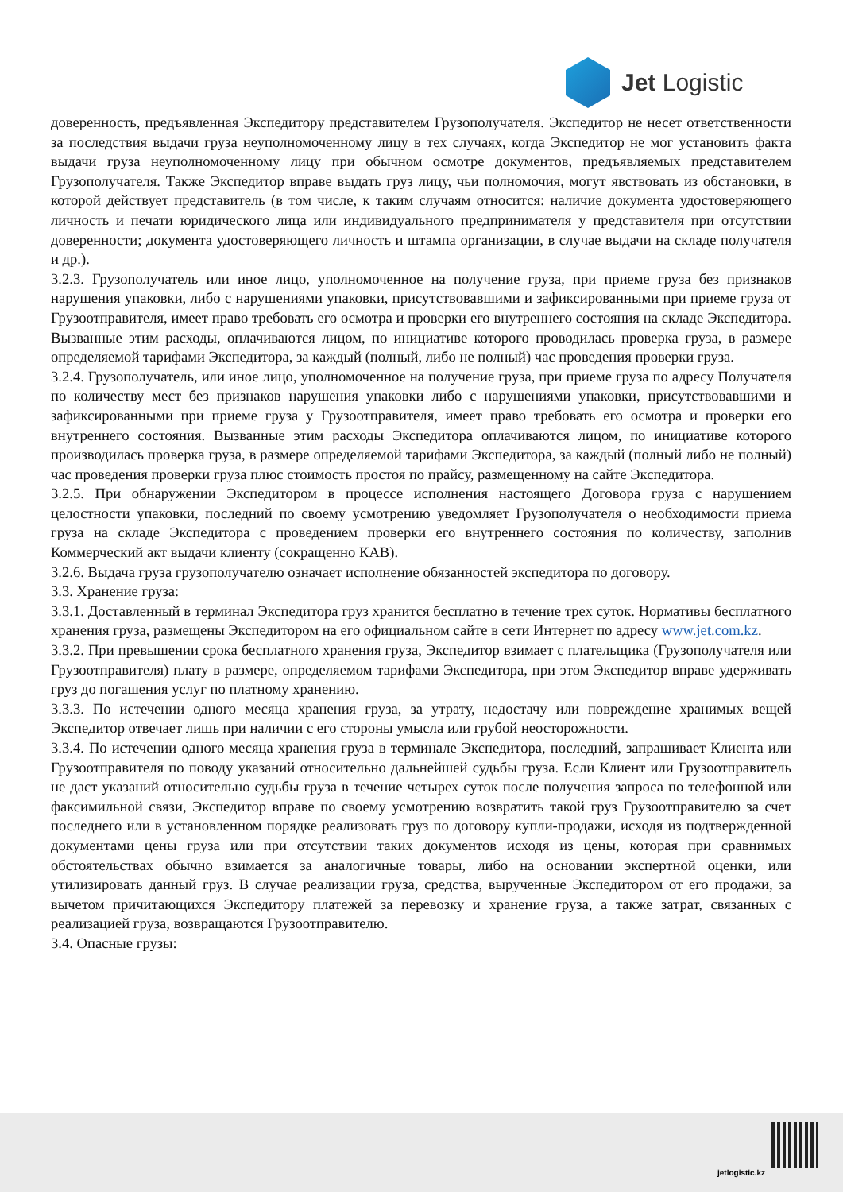Jet Logistic
доверенность, предъявленная Экспедитору представителем Грузополучателя. Экспедитор не несет ответственности за последствия выдачи груза неуполномоченному лицу в тех случаях, когда Экспедитор не мог установить факта выдачи груза неуполномоченному лицу при обычном осмотре документов, предъявляемых представителем Грузополучателя. Также Экспедитор вправе выдать груз лицу, чьи полномочия, могут явствовать из обстановки, в которой действует представитель (в том числе, к таким случаям относится: наличие документа удостоверяющего личность и печати юридического лица или индивидуального предпринимателя у представителя при отсутствии доверенности; документа удостоверяющего личность и штампа организации, в случае выдачи на складе получателя и др.).
3.2.3. Грузополучатель или иное лицо, уполномоченное на получение груза, при приеме груза без признаков нарушения упаковки, либо с нарушениями упаковки, присутствовавшими и зафиксированными при приеме груза от Грузоотправителя, имеет право требовать его осмотра и проверки его внутреннего состояния на складе Экспедитора. Вызванные этим расходы, оплачиваются лицом, по инициативе которого проводилась проверка груза, в размере определяемой тарифами Экспедитора, за каждый (полный, либо не полный) час проведения проверки груза.
3.2.4. Грузополучатель, или иное лицо, уполномоченное на получение груза, при приеме груза по адресу Получателя по количеству мест без признаков нарушения упаковки либо с нарушениями упаковки, присутствовавшими и зафиксированными при приеме груза у Грузоотправителя, имеет право требовать его осмотра и проверки его внутреннего состояния. Вызванные этим расходы Экспедитора оплачиваются лицом, по инициативе которого производилась проверка груза, в размере определяемой тарифами Экспедитора, за каждый (полный либо не полный) час проведения проверки груза плюс стоимость простоя по прайсу, размещенному на сайте Экспедитора.
3.2.5. При обнаружении Экспедитором в процессе исполнения настоящего Договора груза с нарушением целостности упаковки, последний по своему усмотрению уведомляет Грузополучателя о необходимости приема груза на складе Экспедитора с проведением проверки его внутреннего состояния по количеству, заполнив Коммерческий акт выдачи клиенту (сокращенно КАВ).
3.2.6. Выдача груза грузополучателю означает исполнение обязанностей экспедитора по договору.
3.3. Хранение груза:
3.3.1. Доставленный в терминал Экспедитора груз хранится бесплатно в течение трех суток. Нормативы бесплатного хранения груза, размещены Экспедитором на его официальном сайте в сети Интернет по адресу www.jet.com.kz.
3.3.2. При превышении срока бесплатного хранения груза, Экспедитор взимает с плательщика (Грузополучателя или Грузоотправителя) плату в размере, определяемом тарифами Экспедитора, при этом Экспедитор вправе удерживать груз до погашения услуг по платному хранению.
3.3.3. По истечении одного месяца хранения груза, за утрату, недостачу или повреждение хранимых вещей Экспедитор отвечает лишь при наличии с его стороны умысла или грубой неосторожности.
3.3.4. По истечении одного месяца хранения груза в терминале Экспедитора, последний, запрашивает Клиента или Грузоотправителя по поводу указаний относительно дальнейшей судьбы груза. Если Клиент или Грузоотправитель не даст указаний относительно судьбы груза в течение четырех суток после получения запроса по телефонной или факсимильной связи, Экспедитор вправе по своему усмотрению возвратить такой груз Грузоотправителю за счет последнего или в установленном порядке реализовать груз по договору купли-продажи, исходя из подтвержденной документами цены груза или при отсутствии таких документов исходя из цены, которая при сравнимых обстоятельствах обычно взимается за аналогичные товары, либо на основании экспертной оценки, или утилизировать данный груз. В случае реализации груза, средства, вырученные Экспедитором от его продажи, за вычетом причитающихся Экспедитору платежей за перевозку и хранение груза, а также затрат, связанных с реализацией груза, возвращаются Грузоотправителю.
3.4. Опасные грузы:
jetlogistic.kz